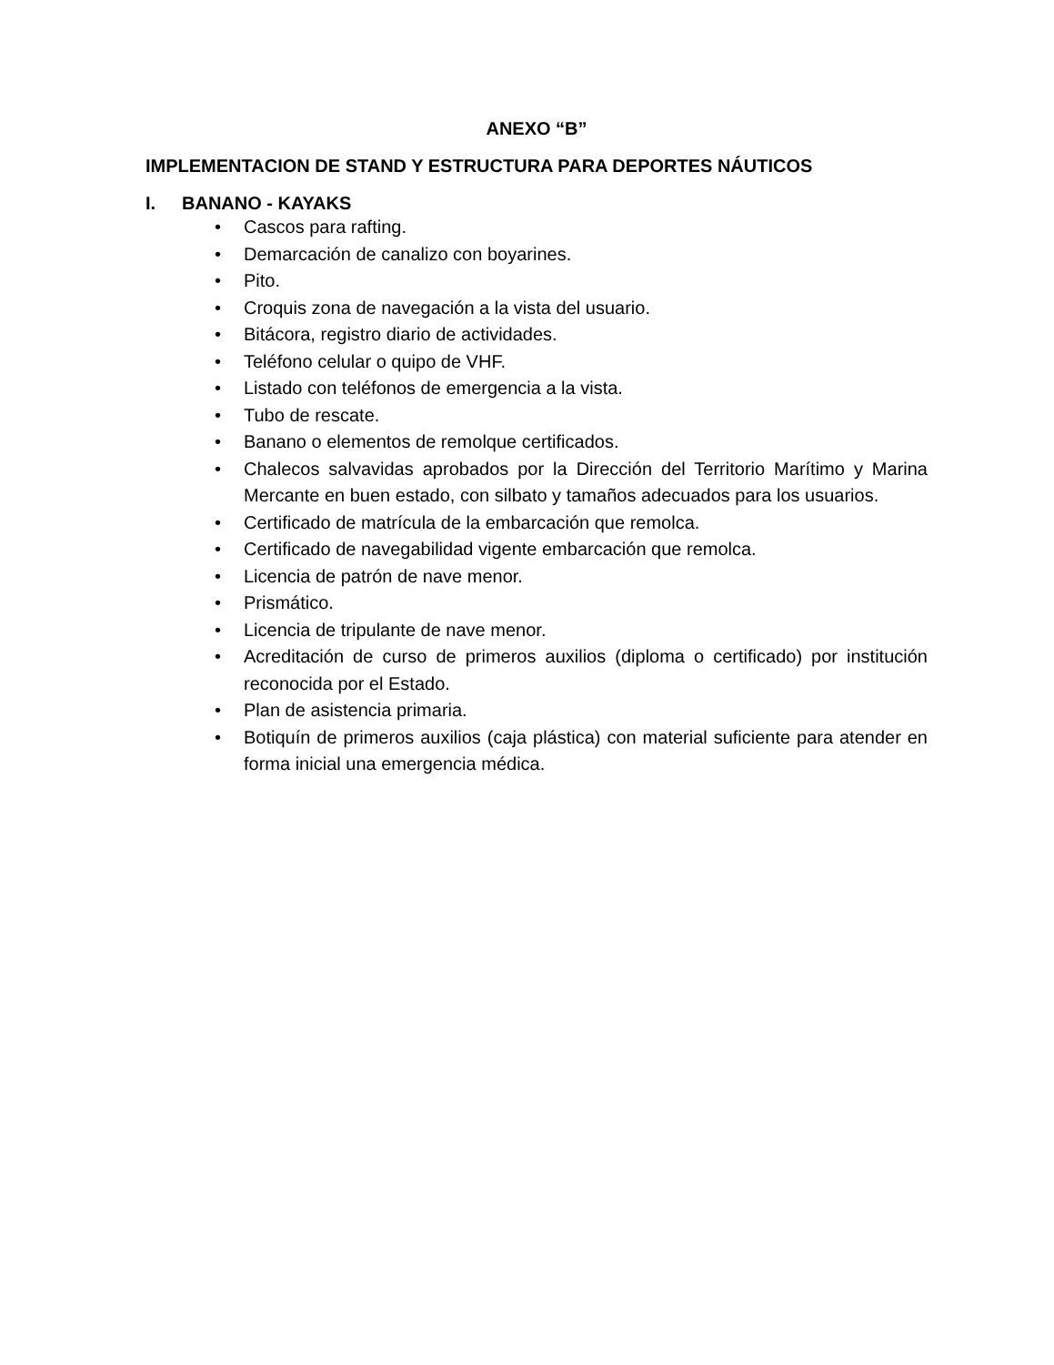ANEXO “B”
IMPLEMENTACION DE STAND Y ESTRUCTURA PARA DEPORTES NÁUTICOS
I. BANANO - KAYAKS
• Cascos para rafting.
• Demarcación de canalizo con boyarines.
• Pito.
• Croquis zona de navegación a la vista del usuario.
• Bitácora, registro diario de actividades.
• Teléfono celular o quipo de VHF.
• Listado con teléfonos de emergencia a la vista.
• Tubo de rescate.
• Banano o elementos de remolque certificados.
• Chalecos salvavidas aprobados por la Dirección del Territorio Marítimo y Marina Mercante en buen estado, con silbato y tamaños adecuados para los usuarios.
• Certificado de matrícula de la embarcación que remolca.
• Certificado de navegabilidad vigente embarcación que remolca.
• Licencia de patrón de nave menor.
• Prismático.
• Licencia de tripulante de nave menor.
• Acreditación de curso de primeros auxilios (diploma o certificado) por institución reconocida por el Estado.
• Plan de asistencia primaria.
• Botiquín de primeros auxilios (caja plástica) con material suficiente para atender en forma inicial una emergencia médica.